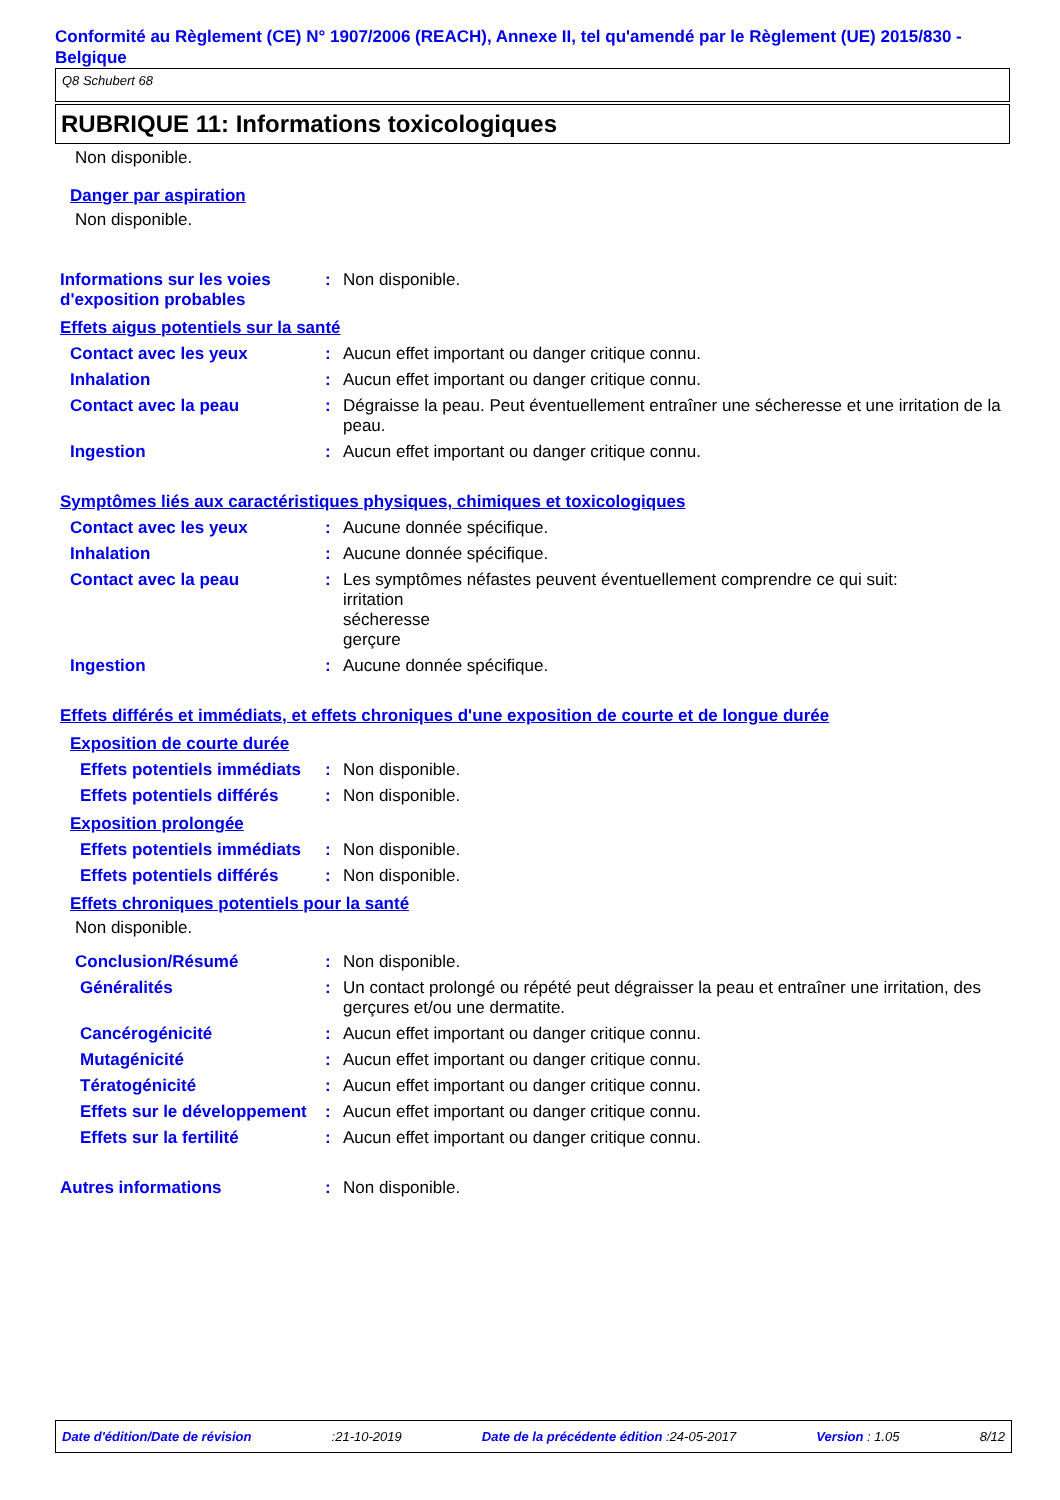Conformité au Règlement (CE) N° 1907/2006 (REACH), Annexe II, tel qu'amendé par le Règlement (UE) 2015/830 - Belgique
Q8 Schubert 68
RUBRIQUE 11: Informations toxicologiques
Non disponible.
Danger par aspiration
Non disponible.
Informations sur les voies d'exposition probables
: Non disponible.
Effets aigus potentiels sur la santé
Contact avec les yeux : Aucun effet important ou danger critique connu.
Inhalation : Aucun effet important ou danger critique connu.
Contact avec la peau : Dégraisse la peau. Peut éventuellement entraîner une sécheresse et une irritation de la peau.
Ingestion : Aucun effet important ou danger critique connu.
Symptômes liés aux caractéristiques physiques, chimiques et toxicologiques
Contact avec les yeux : Aucune donnée spécifique.
Inhalation : Aucune donnée spécifique.
Contact avec la peau : Les symptômes néfastes peuvent éventuellement comprendre ce qui suit:
irritation
sécheresse
gerçure
Ingestion : Aucune donnée spécifique.
Effets différés et immédiats, et effets chroniques d'une exposition de courte et de longue durée
Exposition de courte durée
Effets potentiels immédiats
: Non disponible.
Effets potentiels différés
: Non disponible.
Exposition prolongée
Effets potentiels immédiats
: Non disponible.
Effets potentiels différés
: Non disponible.
Effets chroniques potentiels pour la santé
Non disponible.
Conclusion/Résumé : Non disponible.
Généralités : Un contact prolongé ou répété peut dégraisser la peau et entraîner une irritation, des gerçures et/ou une dermatite.
Cancérogénicité : Aucun effet important ou danger critique connu.
Mutagénicité : Aucun effet important ou danger critique connu.
Tératogénicité : Aucun effet important ou danger critique connu.
Effets sur le développement
: Aucun effet important ou danger critique connu.
Effets sur la fertilité : Aucun effet important ou danger critique connu.
Autres informations : Non disponible.
Date d'édition/Date de révision :21-10-2019 Date de la précédente édition :24-05-2017 Version : 1.05 8/12